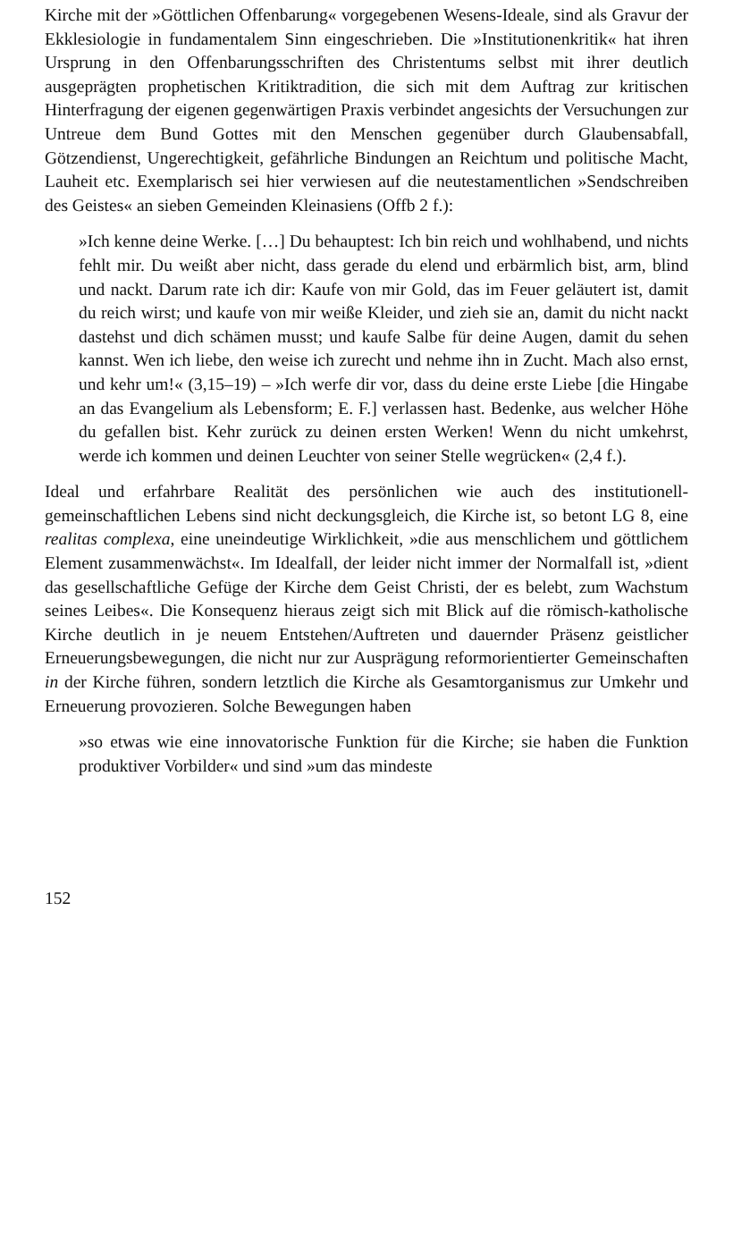Kirche mit der »Göttlichen Offenbarung« vorgegebenen Wesens-Ideale, sind als Gravur der Ekklesiologie in fundamentalem Sinn eingeschrieben. Die »Institutionenkritik« hat ihren Ursprung in den Offenbarungsschriften des Christentums selbst mit ihrer deutlich ausgeprägten prophetischen Kritiktradition, die sich mit dem Auftrag zur kritischen Hinterfragung der eigenen gegenwärtigen Praxis verbindet angesichts der Versuchungen zur Untreue dem Bund Gottes mit den Menschen gegenüber durch Glaubensabfall, Götzendienst, Ungerechtigkeit, gefährliche Bindungen an Reichtum und politische Macht, Lauheit etc. Exemplarisch sei hier verwiesen auf die neutestamentlichen »Sendschreiben des Geistes« an sieben Gemeinden Kleinasiens (Offb 2 f.):
»Ich kenne deine Werke. […] Du behauptest: Ich bin reich und wohlhabend, und nichts fehlt mir. Du weißt aber nicht, dass gerade du elend und erbärmlich bist, arm, blind und nackt. Darum rate ich dir: Kaufe von mir Gold, das im Feuer geläutert ist, damit du reich wirst; und kaufe von mir weiße Kleider, und zieh sie an, damit du nicht nackt dastehst und dich schämen musst; und kaufe Salbe für deine Augen, damit du sehen kannst. Wen ich liebe, den weise ich zurecht und nehme ihn in Zucht. Mach also ernst, und kehr um!« (3,15–19) – »Ich werfe dir vor, dass du deine erste Liebe [die Hingabe an das Evangelium als Lebensform; E. F.] verlassen hast. Bedenke, aus welcher Höhe du gefallen bist. Kehr zurück zu deinen ersten Werken! Wenn du nicht umkehrst, werde ich kommen und deinen Leuchter von seiner Stelle wegrücken« (2,4 f.).
Ideal und erfahrbare Realität des persönlichen wie auch des institutionell-gemeinschaftlichen Lebens sind nicht deckungsgleich, die Kirche ist, so betont LG 8, eine realitas complexa, eine uneindeutige Wirklichkeit, »die aus menschlichem und göttlichem Element zusammenwächst«. Im Idealfall, der leider nicht immer der Normalfall ist, »dient das gesellschaftliche Gefüge der Kirche dem Geist Christi, der es belebt, zum Wachstum seines Leibes«. Die Konsequenz hieraus zeigt sich mit Blick auf die römisch-katholische Kirche deutlich in je neuem Entstehen/Auftreten und dauernder Präsenz geistlicher Erneuerungsbewegungen, die nicht nur zur Ausprägung reformorientierter Gemeinschaften in der Kirche führen, sondern letztlich die Kirche als Gesamtorganismus zur Umkehr und Erneuerung provozieren. Solche Bewegungen haben
»so etwas wie eine innovatorische Funktion für die Kirche; sie haben die Funktion produktiver Vorbilder« und sind »um das mindeste
152